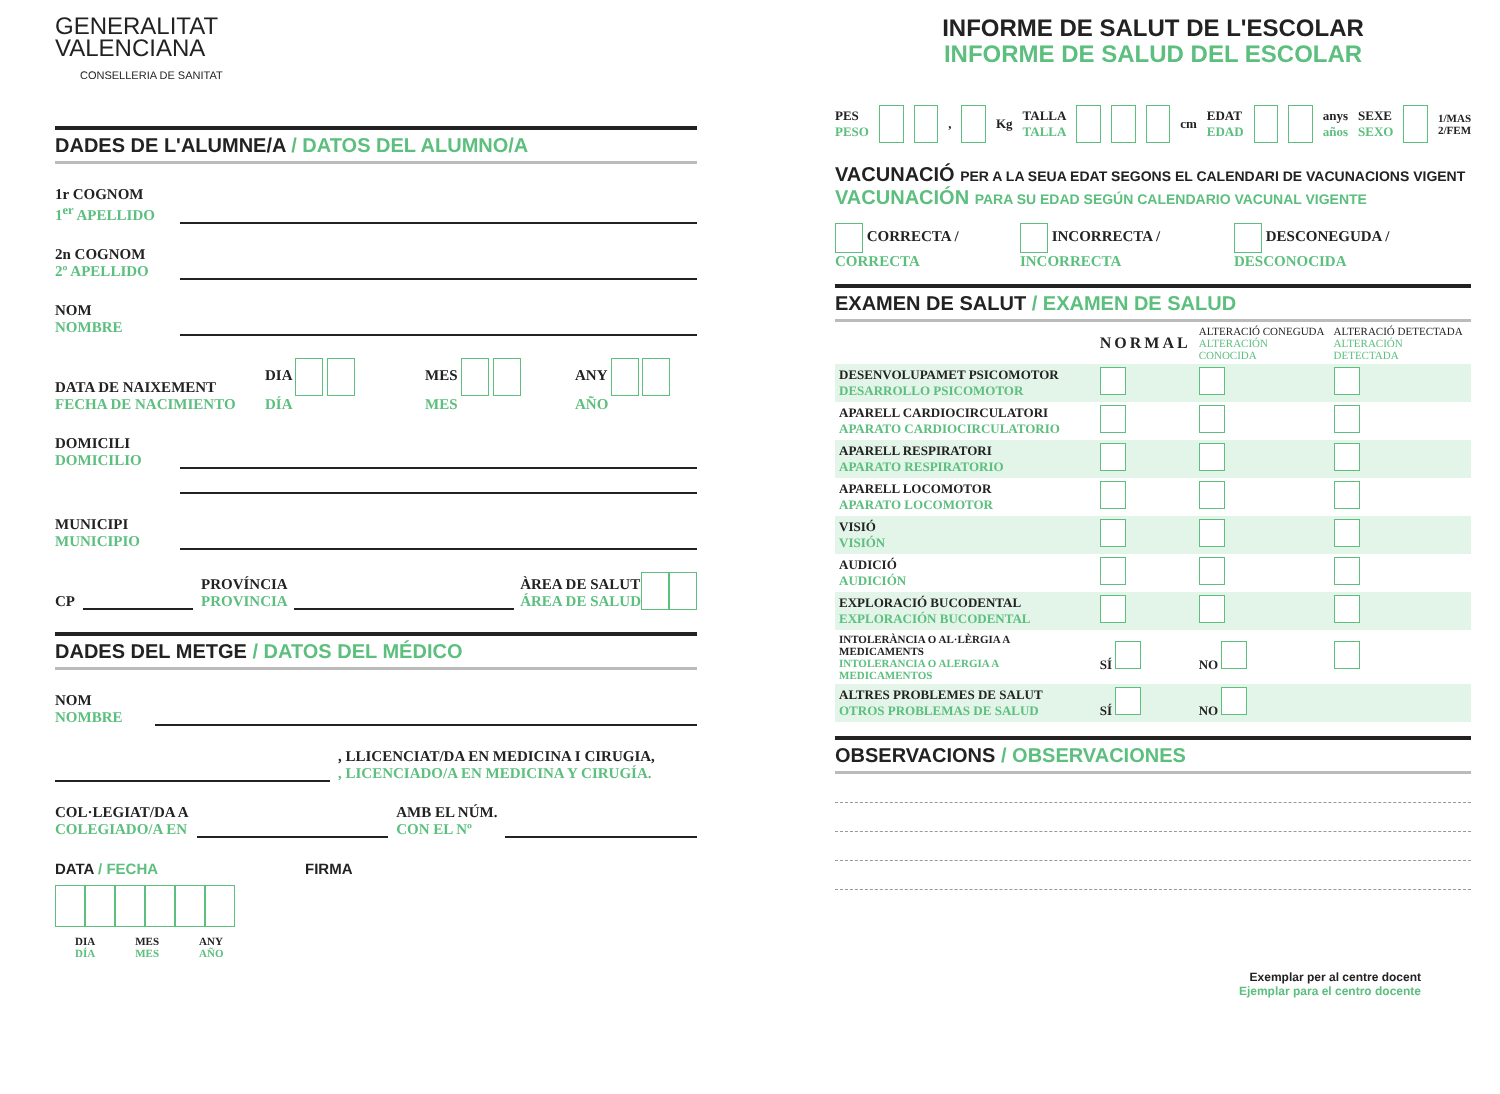GENERALITAT
VALENCIANA
CONSELLERIA DE SANITAT
DADES DE L'ALUMNE/A / DATOS DEL ALUMNO/A
1r COGNOM
1<sup>er</sup> APELLIDO
2n COGNOM
2º APELLIDO
NOM
NOMBRE
DATA DE NAIXEMENT
FECHA DE NACIMIENTO
DIA
DÍA
MES
MES
ANY
AÑO
DOMICILI
DOMICILIO
MUNICIPI
MUNICIPIO
CP
PROVÍNCIA
PROVINCIA
ÀREA DE SALUT
ÁREA DE SALUD
DADES DEL METGE / DATOS DEL MÉDICO
NOM
NOMBRE
, LLICENCIAT/DA EN MEDICINA I CIRUGIA,
, LICENCIADO/A EN MEDICINA Y CIRUGÍA.
COL·LEGIAT/DA A
COLEGIADO/A EN
AMB EL NÚM.
CON EL Nº
DATA / FECHA
DIA
DÍA MES
MES ANY
AÑO
FIRMA
INFORME DE SALUT DE L'ESCOLAR
INFORME DE SALUD DEL ESCOLAR
PES
PESO , Kg TALLA
TALLA cm EDAT
EDAD anys
años SEXE
SEXO 1/MAS
2/FEM
VACUNACIÓ PER A LA SEUA EDAT SEGONS EL CALENDARI DE VACUNACIONS VIGENT
VACUNACIÓN PARA SU EDAD SEGÚN CALENDARIO VACUNAL VIGENTE
CORRECTA / CORRECTA INCORRECTA / INCORRECTA DESCONEGUDA / DESCONOCIDA
EXAMEN DE SALUT / EXAMEN DE SALUD
| | NORMAL | ALTERACIÓ CONEGUDA ALTERACIÓN CONOCIDA | ALTERACIÓ DETECTADA ALTERACIÓN DETECTADA |
| DESENVOLUPAMET PSICOMOTOR DESARROLLO PSICOMOTOR | | | |
| APARELL CARDIOCIRCULATORI APARATO CARDIOCIRCULATORIO | | | |
| APARELL RESPIRATORI APARATO RESPIRATORIO | | | |
| APARELL LOCOMOTOR APARATO LOCOMOTOR | | | |
| VISIÓ VISIÓN | | | |
| AUDICIÓ AUDICIÓN | | | |
| EXPLORACIÓ BUCODENTAL EXPLORACIÓN BUCODENTAL | | | |
| INTOLERÀNCIA O AL·LÈRGIA A MEDICAMENTS INTOLERANCIA O ALERGIA A MEDICAMENTOS | SÍ | NO | |
| ALTRES PROBLEMES DE SALUT OTROS PROBLEMAS DE SALUD | SÍ | NO | |
OBSERVACIONS / OBSERVACIONES
Exemplar per al centre docent
Ejemplar para el centro docente